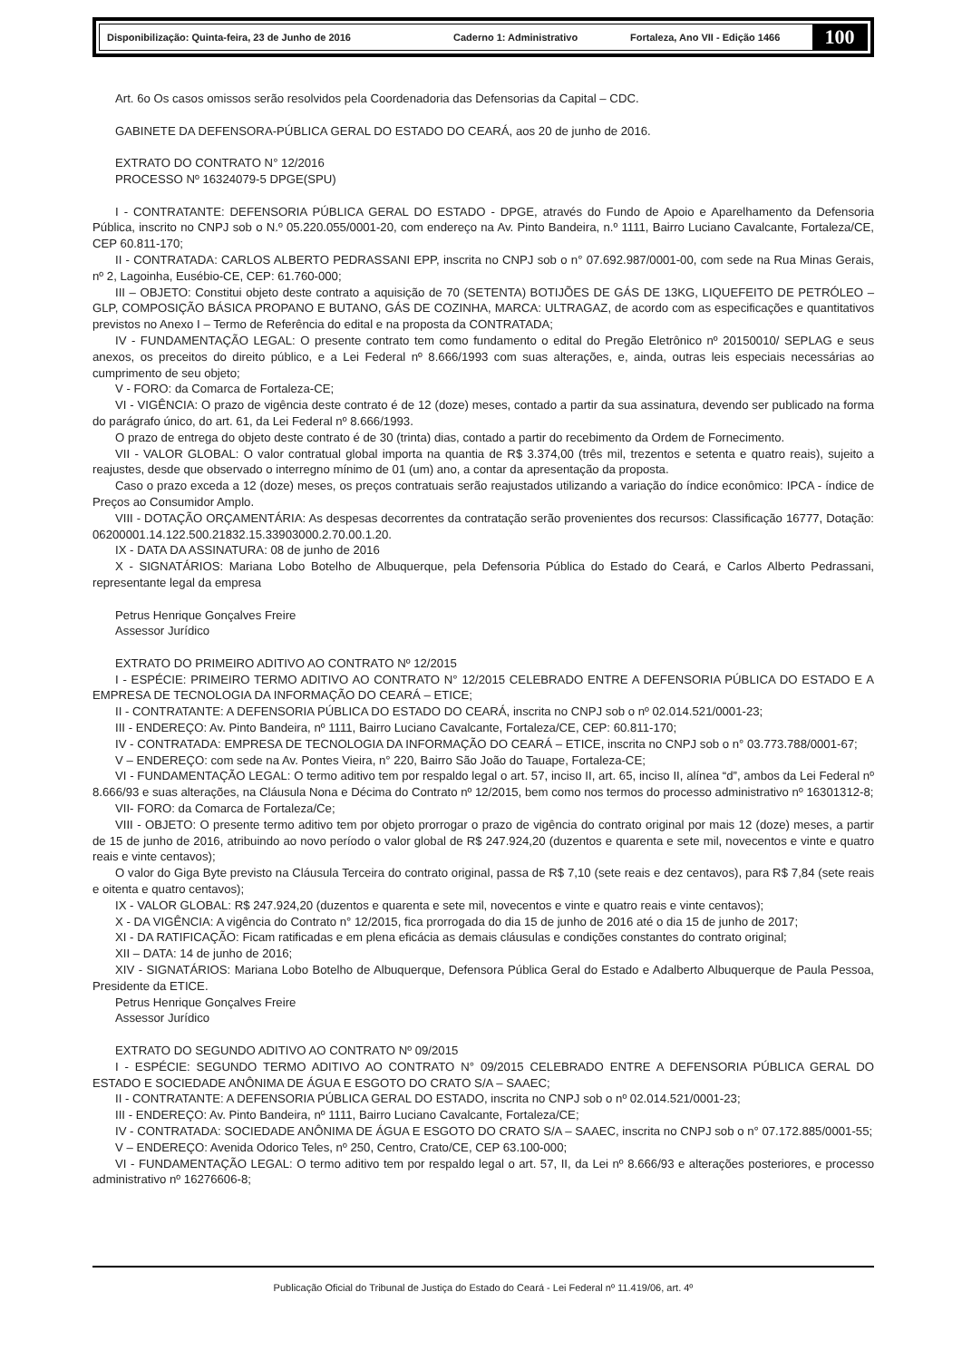Disponibilização: Quinta-feira, 23 de Junho de 2016 Caderno 1: Administrativo Fortaleza, Ano VII - Edição 1466
100
Art. 6o Os casos omissos serão resolvidos pela Coordenadoria das Defensorias da Capital – CDC.
GABINETE DA DEFENSORA-PÚBLICA GERAL DO ESTADO DO CEARÁ, aos 20 de junho de 2016.
EXTRATO DO CONTRATO N° 12/2016
PROCESSO Nº 16324079-5 DPGE(SPU)
I - CONTRATANTE: DEFENSORIA PÚBLICA GERAL DO ESTADO - DPGE, através do Fundo de Apoio e Aparelhamento da Defensoria Pública, inscrito no CNPJ sob o N.º 05.220.055/0001-20, com endereço na Av. Pinto Bandeira, n.º 1111, Bairro Luciano Cavalcante, Fortaleza/CE, CEP 60.811-170;
II - CONTRATADA: CARLOS ALBERTO PEDRASSANI EPP, inscrita no CNPJ sob o n° 07.692.987/0001-00, com sede na Rua Minas Gerais, nº 2, Lagoinha, Eusébio-CE, CEP: 61.760-000;
III – OBJETO: Constitui objeto deste contrato a aquisição de 70 (SETENTA) BOTIJÕES DE GÁS DE 13KG, LIQUEFEITO DE PETRÓLEO – GLP, COMPOSIÇÃO BÁSICA PROPANO E BUTANO, GÁS DE COZINHA, MARCA: ULTRAGAZ, de acordo com as especificações e quantitativos previstos no Anexo I – Termo de Referência do edital e na proposta da CONTRATADA;
IV - FUNDAMENTAÇÃO LEGAL: O presente contrato tem como fundamento o edital do Pregão Eletrônico nº 20150010/ SEPLAG e seus anexos, os preceitos do direito público, e a Lei Federal nº 8.666/1993 com suas alterações, e, ainda, outras leis especiais necessárias ao cumprimento de seu objeto;
V - FORO: da Comarca de Fortaleza-CE;
VI - VIGÊNCIA: O prazo de vigência deste contrato é de 12 (doze) meses, contado a partir da sua assinatura, devendo ser publicado na forma do parágrafo único, do art. 61, da Lei Federal nº 8.666/1993.
O prazo de entrega do objeto deste contrato é de 30 (trinta) dias, contado a partir do recebimento da Ordem de Fornecimento.
VII - VALOR GLOBAL: O valor contratual global importa na quantia de R$ 3.374,00 (três mil, trezentos e setenta e quatro reais), sujeito a reajustes, desde que observado o interregno mínimo de 01 (um) ano, a contar da apresentação da proposta.
Caso o prazo exceda a 12 (doze) meses, os preços contratuais serão reajustados utilizando a variação do índice econômico: IPCA - índice de Preços ao Consumidor Amplo.
VIII - DOTAÇÃO ORÇAMENTÁRIA: As despesas decorrentes da contratação serão provenientes dos recursos: Classificação 16777, Dotação: 06200001.14.122.500.21832.15.33903000.2.70.00.1.20.
IX - DATA DA ASSINATURA: 08 de junho de 2016
X - SIGNATÁRIOS: Mariana Lobo Botelho de Albuquerque, pela Defensoria Pública do Estado do Ceará, e Carlos Alberto Pedrassani, representante legal da empresa
Petrus Henrique Gonçalves Freire
Assessor Jurídico
EXTRATO DO PRIMEIRO ADITIVO AO CONTRATO Nº 12/2015
I - ESPÉCIE: PRIMEIRO TERMO ADITIVO AO CONTRATO N° 12/2015 CELEBRADO ENTRE A DEFENSORIA PÚBLICA DO ESTADO E A EMPRESA DE TECNOLOGIA DA INFORMAÇÃO DO CEARÁ – ETICE;
II - CONTRATANTE: A DEFENSORIA PÚBLICA DO ESTADO DO CEARÁ, inscrita no CNPJ sob o nº 02.014.521/0001-23;
III - ENDEREÇO: Av. Pinto Bandeira, nº 1111, Bairro Luciano Cavalcante, Fortaleza/CE, CEP: 60.811-170;
IV - CONTRATADA: EMPRESA DE TECNOLOGIA DA INFORMAÇÃO DO CEARÁ – ETICE, inscrita no CNPJ sob o n° 03.773.788/0001-67;
V – ENDEREÇO: com sede na Av. Pontes Vieira, n° 220, Bairro São João do Tauape, Fortaleza-CE;
VI - FUNDAMENTAÇÃO LEGAL: O termo aditivo tem por respaldo legal o art. 57, inciso II, art. 65, inciso II, alínea “d”, ambos da Lei Federal nº 8.666/93 e suas alterações, na Cláusula Nona e Décima do Contrato nº 12/2015, bem como nos termos do processo administrativo nº 16301312-8;
VII- FORO: da Comarca de Fortaleza/Ce;
VIII - OBJETO: O presente termo aditivo tem por objeto prorrogar o prazo de vigência do contrato original por mais 12 (doze) meses, a partir de 15 de junho de 2016, atribuindo ao novo período o valor global de R$ 247.924,20 (duzentos e quarenta e sete mil, novecentos e vinte e quatro reais e vinte centavos);
O valor do Giga Byte previsto na Cláusula Terceira do contrato original, passa de R$ 7,10 (sete reais e dez centavos), para R$ 7,84 (sete reais e oitenta e quatro centavos);
IX - VALOR GLOBAL: R$ 247.924,20 (duzentos e quarenta e sete mil, novecentos e vinte e quatro reais e vinte centavos);
X - DA VIGÊNCIA: A vigência do Contrato n° 12/2015, fica prorrogada do dia 15 de junho de 2016 até o dia 15 de junho de 2017;
XI - DA RATIFICAÇÃO: Ficam ratificadas e em plena eficácia as demais cláusulas e condições constantes do contrato original;
XII – DATA: 14 de junho de 2016;
XIV - SIGNATÁRIOS: Mariana Lobo Botelho de Albuquerque, Defensora Pública Geral do Estado e Adalberto Albuquerque de Paula Pessoa, Presidente da ETICE.
Petrus Henrique Gonçalves Freire
Assessor Jurídico
EXTRATO DO SEGUNDO ADITIVO AO CONTRATO Nº 09/2015
I - ESPÉCIE: SEGUNDO TERMO ADITIVO AO CONTRATO N° 09/2015 CELEBRADO ENTRE A DEFENSORIA PÚBLICA GERAL DO ESTADO E SOCIEDADE ANÔNIMA DE ÁGUA E ESGOTO DO CRATO S/A – SAAEC;
II - CONTRATANTE: A DEFENSORIA PÚBLICA GERAL DO ESTADO, inscrita no CNPJ sob o nº 02.014.521/0001-23;
III - ENDEREÇO: Av. Pinto Bandeira, nº 1111, Bairro Luciano Cavalcante, Fortaleza/CE;
IV - CONTRATADA: SOCIEDADE ANÔNIMA DE ÁGUA E ESGOTO DO CRATO S/A – SAAEC, inscrita no CNPJ sob o n° 07.172.885/0001-55;
V – ENDEREÇO: Avenida Odorico Teles, nº 250, Centro, Crato/CE, CEP 63.100-000;
VI - FUNDAMENTAÇÃO LEGAL: O termo aditivo tem por respaldo legal o art. 57, II, da Lei nº 8.666/93 e alterações posteriores, e processo administrativo nº 16276606-8;
Publicação Oficial do Tribunal de Justiça do Estado do Ceará - Lei Federal nº 11.419/06, art. 4º